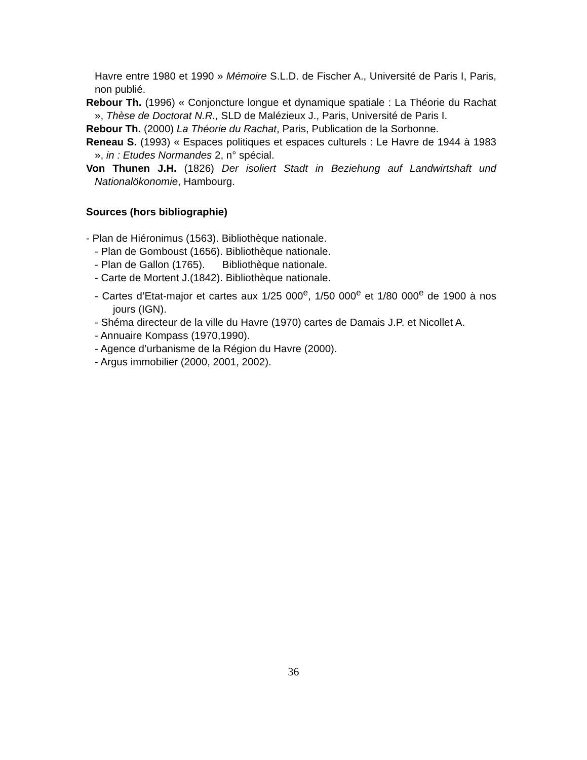Havre entre 1980 et 1990 » Mémoire S.L.D. de Fischer A., Université de Paris I, Paris, non publié.
Rebour Th. (1996) « Conjoncture longue et dynamique spatiale : La Théorie du Rachat », Thèse de Doctorat N.R., SLD de Malézieux J., Paris, Université de Paris I.
Rebour Th. (2000) La Théorie du Rachat, Paris, Publication de la Sorbonne.
Reneau S. (1993) « Espaces politiques et espaces culturels : Le Havre de 1944 à 1983 », in : Etudes Normandes 2, n° spécial.
Von Thunen J.H. (1826) Der isoliert Stadt in Beziehung auf Landwirtshaft und Nationalökonomie, Hambourg.
Sources (hors bibliographie)
- Plan de Hiéronimus (1563). Bibliothèque nationale.
- Plan de Gomboust (1656). Bibliothèque nationale.
- Plan de Gallon (1765). Bibliothèque nationale.
- Carte de Mortent J.(1842). Bibliothèque nationale.
- Cartes d’Etat-major et cartes aux 1/25 000<sup>e</sup>, 1/50 000<sup>e</sup> et 1/80 000<sup>e</sup> de 1900 à nos jours (IGN).
- Shéma directeur de la ville du Havre (1970) cartes de Damais J.P. et Nicollet A.
- Annuaire Kompass (1970,1990).
- Agence d’urbanisme de la Région du Havre (2000).
- Argus immobilier (2000, 2001, 2002).
36